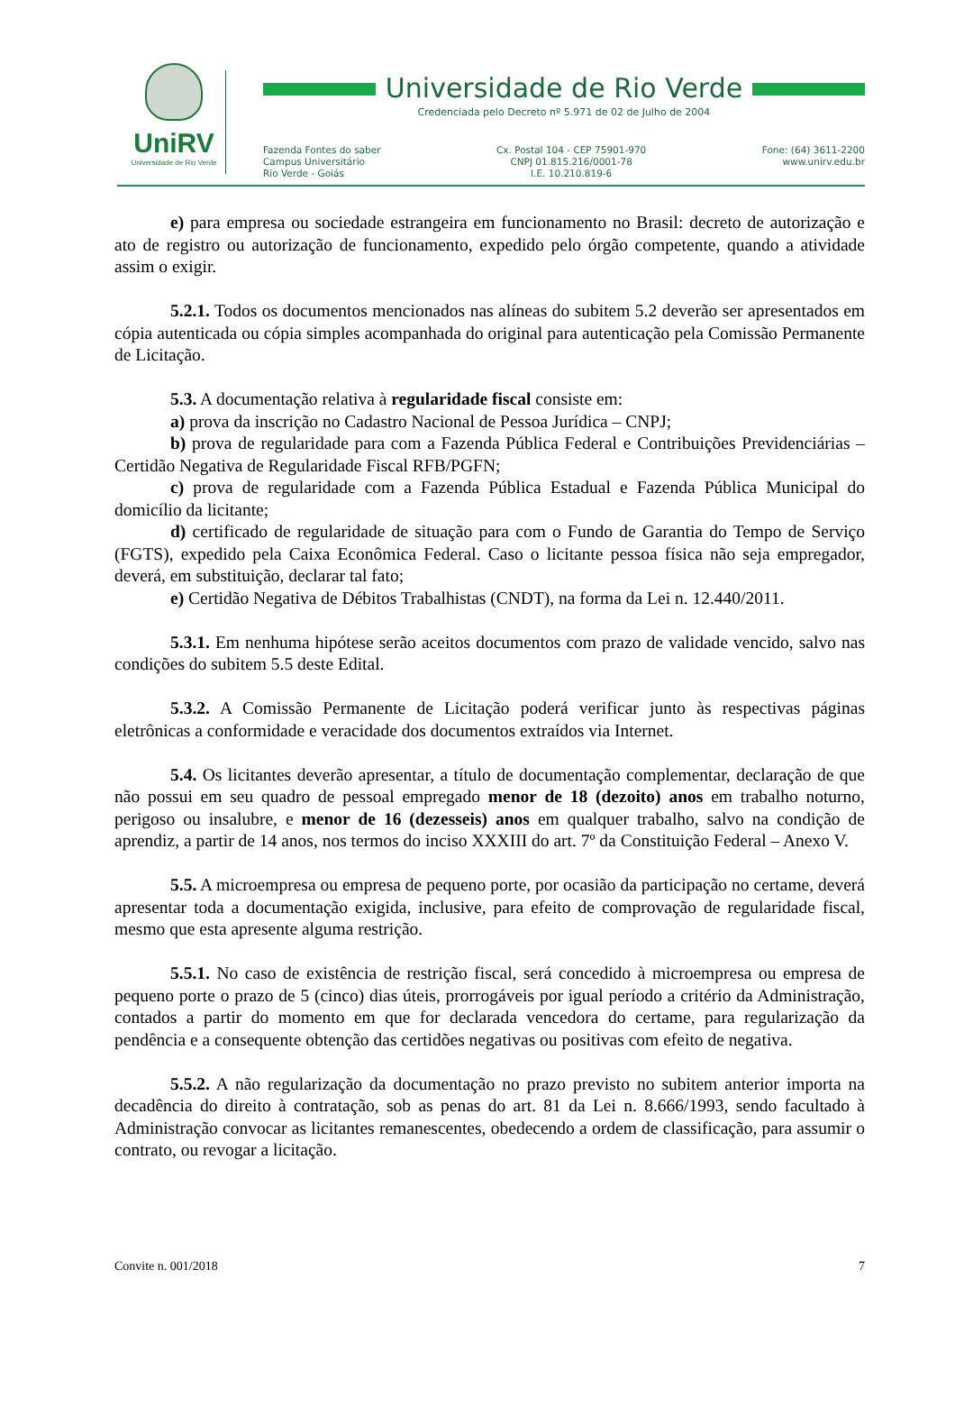UniRV
Universidade de Rio Verde
Universidade de Rio Verde
Credenciada pelo Decreto nº 5.971 de 02 de Julho de 2004
Fazenda Fontes do saber
Campus Universitário
Rio Verde - Goiás
Cx. Postal 104 - CEP 75901-970
CNPJ 01.815.216/0001-78
I.E. 10.210.819-6
Fone: (64) 3611-2200
www.unirv.edu.br
e) para empresa ou sociedade estrangeira em funcionamento no Brasil: decreto de autorização e ato de registro ou autorização de funcionamento, expedido pelo órgão competente, quando a atividade assim o exigir.
5.2.1. Todos os documentos mencionados nas alíneas do subitem 5.2 deverão ser apresentados em cópia autenticada ou cópia simples acompanhada do original para autenticação pela Comissão Permanente de Licitação.
5.3. A documentação relativa à regularidade fiscal consiste em:
a) prova da inscrição no Cadastro Nacional de Pessoa Jurídica – CNPJ;
b) prova de regularidade para com a Fazenda Pública Federal e Contribuições Previdenciárias – Certidão Negativa de Regularidade Fiscal RFB/PGFN;
c) prova de regularidade com a Fazenda Pública Estadual e Fazenda Pública Municipal do domicílio da licitante;
d) certificado de regularidade de situação para com o Fundo de Garantia do Tempo de Serviço (FGTS), expedido pela Caixa Econômica Federal. Caso o licitante pessoa física não seja empregador, deverá, em substituição, declarar tal fato;
e) Certidão Negativa de Débitos Trabalhistas (CNDT), na forma da Lei n. 12.440/2011.
5.3.1. Em nenhuma hipótese serão aceitos documentos com prazo de validade vencido, salvo nas condições do subitem 5.5 deste Edital.
5.3.2. A Comissão Permanente de Licitação poderá verificar junto às respectivas páginas eletrônicas a conformidade e veracidade dos documentos extraídos via Internet.
5.4. Os licitantes deverão apresentar, a título de documentação complementar, declaração de que não possui em seu quadro de pessoal empregado menor de 18 (dezoito) anos em trabalho noturno, perigoso ou insalubre, e menor de 16 (dezesseis) anos em qualquer trabalho, salvo na condição de aprendiz, a partir de 14 anos, nos termos do inciso XXXIII do art. 7º da Constituição Federal – Anexo V.
5.5. A microempresa ou empresa de pequeno porte, por ocasião da participação no certame, deverá apresentar toda a documentação exigida, inclusive, para efeito de comprovação de regularidade fiscal, mesmo que esta apresente alguma restrição.
5.5.1. No caso de existência de restrição fiscal, será concedido à microempresa ou empresa de pequeno porte o prazo de 5 (cinco) dias úteis, prorrogáveis por igual período a critério da Administração, contados a partir do momento em que for declarada vencedora do certame, para regularização da pendência e a consequente obtenção das certidões negativas ou positivas com efeito de negativa.
5.5.2. A não regularização da documentação no prazo previsto no subitem anterior importa na decadência do direito à contratação, sob as penas do art. 81 da Lei n. 8.666/1993, sendo facultado à Administração convocar as licitantes remanescentes, obedecendo a ordem de classificação, para assumir o contrato, ou revogar a licitação.
Convite n. 001/2018 7